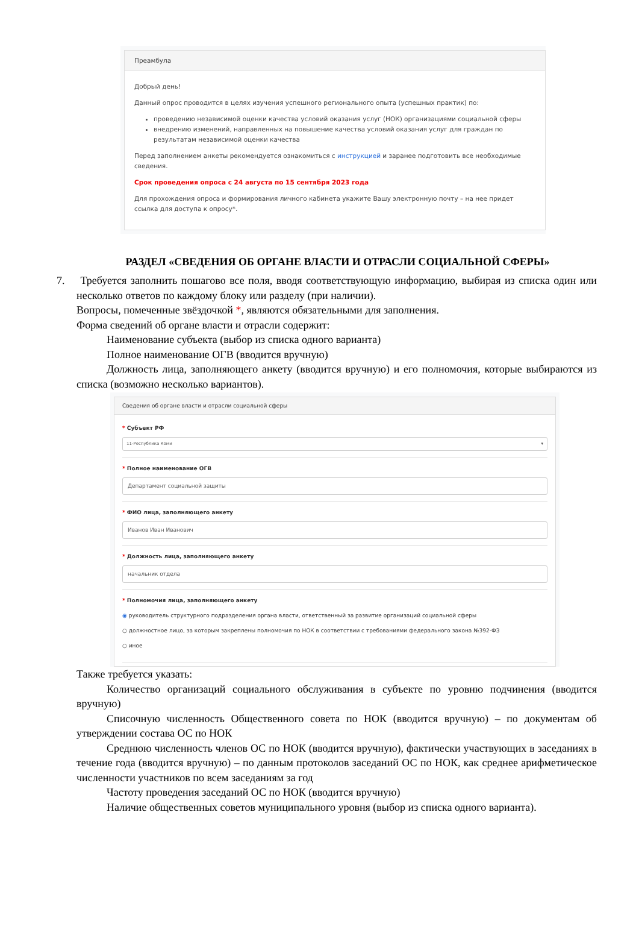Преамбула
Добрый день!
Данный опрос проводится в целях изучения успешного регионального опыта (успешных практик) по:
проведению независимой оценки качества условий оказания услуг (НОК) организациями социальной сферы
внедрению изменений, направленных на повышение качества условий оказания услуг для граждан по результатам независимой оценки качества
Перед заполнением анкеты рекомендуется ознакомиться с инструкцией и заранее подготовить все необходимые сведения.
Срок проведения опроса с 24 августа по 15 сентября 2023 года
Для прохождения опроса и формирования личного кабинета укажите Вашу электронную почту – на нее придет ссылка для доступа к опросу*.
РАЗДЕЛ «СВЕДЕНИЯ ОБ ОРГАНЕ ВЛАСТИ И ОТРАСЛИ СОЦИАЛЬНОЙ СФЕРЫ»
7. Требуется заполнить пошагово все поля, вводя соответствующую информацию, выбирая из списка один или несколько ответов по каждому блоку или разделу (при наличии).
Вопросы, помеченные звёздочкой *, являются обязательными для заполнения.
Форма сведений об органе власти и отрасли содержит:
Наименование субъекта (выбор из списка одного варианта)
Полное наименование ОГВ (вводится вручную)
Должность лица, заполняющего анкету (вводится вручную) и его полномочия, которые выбираются из списка (возможно несколько вариантов).
Сведения об органе власти и отрасли социальной сферы
* Субъект РФ
11-Республика Коми ▾
* Полное наименование ОГВ
Департамент социальной защиты
* ФИО лица, заполняющего анкету
Иванов Иван Иванович
* Должность лица, заполняющего анкету
начальник отдела
* Полномочия лица, заполняющего анкету
◉ руководитель структурного подразделения органа власти, ответственный за развитие организаций социальной сферы
○ должностное лицо, за которым закреплены полномочия по НОК в соответствии с требованиями федерального закона №392-ФЗ
○ иное
Также требуется указать:
Количество организаций социального обслуживания в субъекте по уровню подчинения (вводится вручную)
Списочную численность Общественного совета по НОК (вводится вручную) – по документам об утверждении состава ОС по НОК
Среднюю численность членов ОС по НОК (вводится вручную), фактически участвующих в заседаниях в течение года (вводится вручную) – по данным протоколов заседаний ОС по НОК, как среднее арифметическое численности участников по всем заседаниям за год
Частоту проведения заседаний ОС по НОК (вводится вручную)
Наличие общественных советов муниципального уровня (выбор из списка одного варианта).